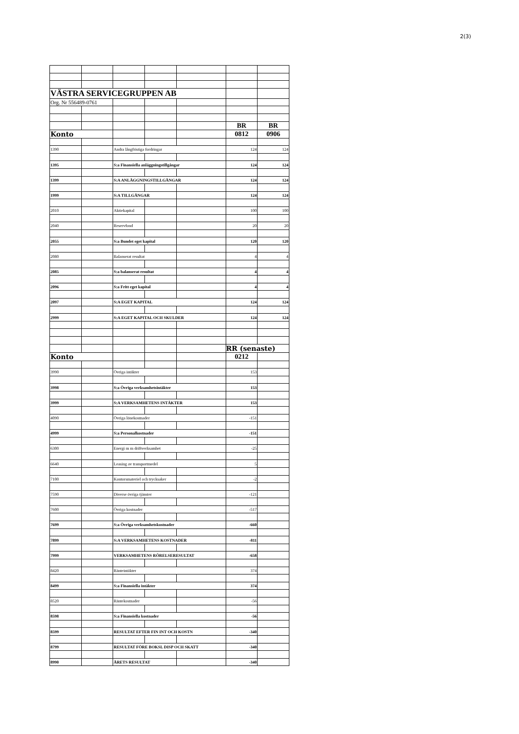2(3)
| VÄSTRA SERVICEGRUPPEN AB | | | | | | |
| Org. Nr 556489-0761 | | | | | | |
| | | | | | BR | BR |
| Konto | | | | | 0812 | 0906 |
| 1390 | | Andra långfristiga fordringar | | | 124 | 124 |
| 1395 | | S:a Finansiella anläggningstillgångar | | | 124 | 124 |
| 1399 | | S:A ANLÄGGNINGSTILLGÅNGAR | | | 124 | 124 |
| 1999 | | S:A TILLGÅNGAR | | | 124 | 124 |
| 2010 | | Aktiekapital | | | 100 | 100 |
| 2040 | | Reservfond | | | 20 | 20 |
| 2055 | | S:a Bundet eget kapital | | | 120 | 120 |
| 2080 | | Balanserat resultat | | | 4 | 4 |
| 2085 | | S:a balanserat resultat | | | 4 | 4 |
| 2096 | | S:a Fritt eget kapital | | | 4 | 4 |
| 2097 | | S:A EGET KAPITAL | | | 124 | 124 |
| 2999 | | S:A EGET KAPITAL OCH SKULDER | | | 124 | 124 |
| | | | | | RR (senaste) | |
| Konto | | | | | 0212 | |
| 3990 | | Övriga intäkter | | | 153 | |
| 3998 | | S:a Övriga verksamhetsintäkter | | | 153 | |
| 3999 | | S:A VERKSAMHETENS INTÄKTER | | | 153 | |
| 4090 | | Övriga lönekostnader | | | -151 | |
| 4999 | | S:a Personalkostnader | | | -151 | |
| 6300 | | Energi m m driftverksamhet | | | -25 | |
| 6640 | | Leasing av transportmedel | | | 5 | |
| 7100 | | Kontorsmateriel och trycksaker | | | -2 | |
| 7590 | | Diverse övriga tjänster | | | -121 | |
| 7600 | | Övriga kostnader | | | -517 | |
| 7699 | | S:a Övriga verksamhetskostnader | | | -660 | |
| 7899 | | S:A VERKSAMHETENS KOSTNADER | | | -811 | |
| 7999 | | VERKSAMHETENS RÖRELSERESULTAT | | | -658 | |
| 8420 | | Ränteintäkter | | | 374 | |
| 8499 | | S:a Finansiella intäkter | | | 374 | |
| 8520 | | Räntekostnader | | | -56 | |
| 8598 | | S:a Finansiella kostnader | | | -56 | |
| 8599 | | RESULTAT EFTER FIN INT OCH KOSTN | | | -340 | |
| 8799 | | RESULTAT FÖRE BOKSL DISP OCH SKATT | | | -340 | |
| 8990 | | ÅRETS RESULTAT | | | -340 | |